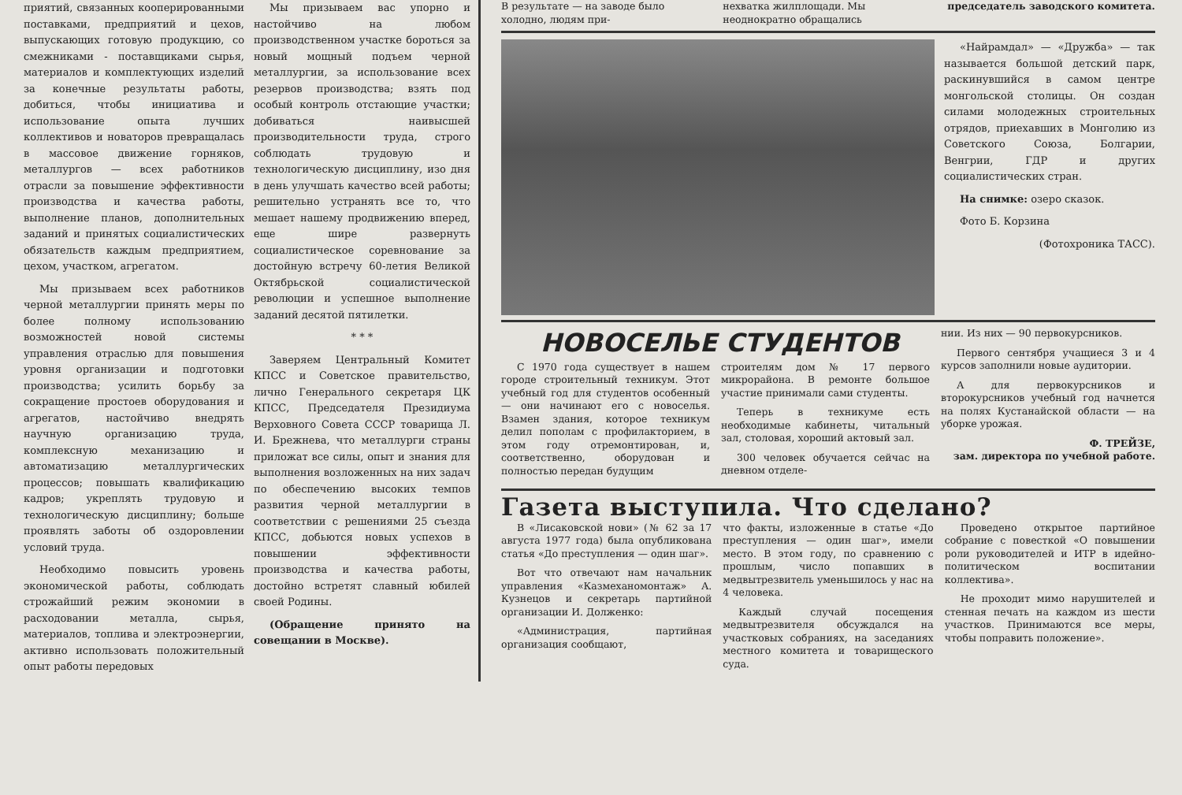приятий, связанных кооперированными поставками, предприятий и цехов, выпускающих готовую продукцию, со смежниками - поставщиками сырья, материалов и комплектующих изделий за конечные результаты работы, добиться, чтобы инициатива и использование опыта лучших коллективов и новаторов превращалась в массовое движение горняков, металлургов — всех работников отрасли за повышение эффективности производства и качества работы, выполнение планов, дополнительных заданий и принятых социалистических обязательств каждым предприятием, цехом, участком, агрегатом.
Мы призываем всех работников черной металлургии принять меры по более полному использованию возможностей новой системы управления отраслью для повышения уровня организации и подготовки производства; усилить борьбу за сокращение простоев оборудования и агрегатов, настойчиво внедрять научную организацию труда, комплексную механизацию и автоматизацию металлургических процессов; повышать квалификацию кадров; укреплять трудовую и технологическую дисциплину; больше проявлять заботы об оздоровлении условий труда.
Необходимо повысить уровень экономической работы, соблюдать строжайший режим экономии в расходовании металла, сырья, материалов, топлива и электроэнергии, активно использовать положительный опыт работы передовых
Мы призываем вас упорно и настойчиво на любом производственном участке бороться за новый мощный подъем черной металлургии, за использование всех резервов производства; взять под особый контроль отстающие участки; добиваться наивысшей производительности труда, строго соблюдать трудовую и технологическую дисциплину, изо дня в день улучшать качество всей работы; решительно устранять все то, что мешает нашему продвижению вперед, еще шире развернуть социалистическое соревнование за достойную встречу 60-летия Великой Октябрьской социалистической революции и успешное выполнение заданий десятой пятилетки.
* * *
Заверяем Центральный Комитет КПСС и Советское правительство, лично Генерального секретаря ЦК КПСС, Председателя Президиума Верховного Совета СССР товарища Л. И. Брежнева, что металлурги страны приложат все силы, опыт и знания для выполнения возложенных на них задач по обеспечению высоких темпов развития черной металлургии в соответствии с решениями 25 съезда КПСС, добьются новых успехов в повышении эффективности производства и качества работы, достойно встретят славный юбилей своей Родины.
(Обращение принято на совещании в Москве).
В результате — на заводе было холодно, людям при-
нехватка жилплощади. Мы неоднократно обращались
председатель заводского комитета.
«Найрамдал» — «Дружба» — так называется большой детский парк, раскинувшийся в самом центре монгольской столицы. Он создан силами молодежных строительных отрядов, приехавших в Монголию из Советского Союза, Болгарии, Венгрии, ГДР и других социалистических стран.
На снимке: озеро сказок.
Фото Б. Корзина
(Фотохроника ТАСС).
НОВОСЕЛЬЕ СТУДЕНТОВ
С 1970 года существует в нашем городе строительный техникум. Этот учебный год для студентов особенный — они начинают его с новоселья. Взамен здания, которое техникум делил пополам с профилакторием, в этом году отремонтирован, и, соответственно, оборудован и полностью передан будущим
строителям дом № 17 первого микрорайона. В ремонте большое участие принимали сами студенты.
Теперь в техникуме есть необходимые кабинеты, читальный зал, столовая, хороший актовый зал.
300 человек обучается сейчас на дневном отделе-
нии. Из них — 90 первокурсников.
Первого сентября учащиеся 3 и 4 курсов заполнили новые аудитории.
А для первокурсников и второкурсников учебный год начнется на полях Кустанайской области — на уборке урожая.
Ф. ТРЕЙЗЕ,
зам. директора по учебной работе.
Газета выступила. Что сделано?
В «Лисаковской нови» (№ 62 за 17 августа 1977 года) была опубликована статья «До преступления — один шаг».
Вот что отвечают нам начальник управления «Казмеханомонтаж» А. Кузнецов и секретарь партийной организации И. Долженко:
«Администрация, партийная организация сообщают,
что факты, изложенные в статье «До преступления — один шаг», имели место. В этом году, по сравнению с прошлым, число попавших в медвытрезвитель уменьшилось у нас на 4 человека.
Каждый случай посещения медвытрезвителя обсуждался на участковых собраниях, на заседаниях местного комитета и товарищеского суда.
Проведено открытое партийное собрание с повесткой «О повышении роли руководителей и ИТР в идейно-политическом воспитании коллектива».
Не проходит мимо нарушителей и стенная печать на каждом из шести участков. Принимаются все меры, чтобы поправить положение».